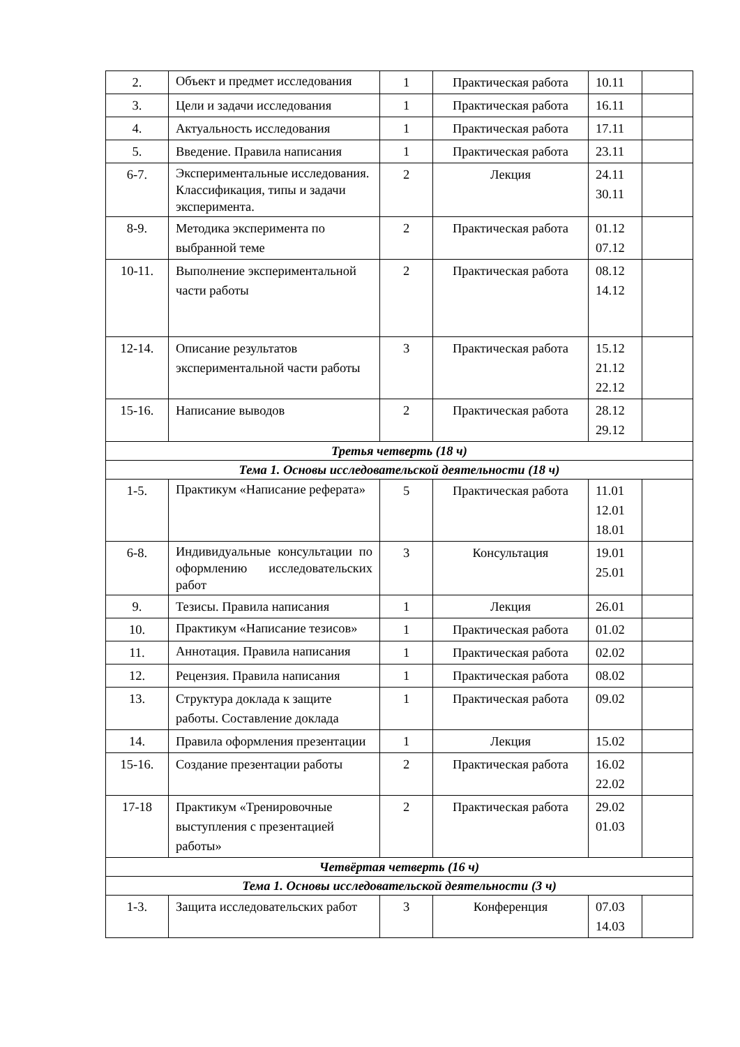| 2. | Объект и предмет исследования | 1 | Практическая работа | 10.11 | |
| 3. | Цели и задачи исследования | 1 | Практическая работа | 16.11 | |
| 4. | Актуальность исследования | 1 | Практическая работа | 17.11 | |
| 5. | Введение. Правила написания | 1 | Практическая работа | 23.11 | |
| 6-7. | Экспериментальные исследования. Классификация, типы и задачи эксперимента. | 2 | Лекция | 24.11 30.11 | |
| 8-9. | Методика эксперимента по выбранной теме | 2 | Практическая работа | 01.12 07.12 | |
| 10-11. | Выполнение экспериментальной части работы | 2 | Практическая работа | 08.12 14.12 | |
| 12-14. | Описание результатов экспериментальной части работы | 3 | Практическая работа | 15.12 21.12 22.12 | |
| 15-16. | Написание выводов | 2 | Практическая работа | 28.12 29.12 | |
| Третья четверть (18 ч) | | | | | |
| Тема 1. Основы исследовательской деятельности (18 ч) | | | | | |
| 1-5. | Практикум «Написание реферата» | 5 | Практическая работа | 11.01 12.01 18.01 | |
| 6-8. | Индивидуальные консультации по оформлению исследовательских работ | 3 | Консультация | 19.01 25.01 | |
| 9. | Тезисы. Правила написания | 1 | Лекция | 26.01 | |
| 10. | Практикум «Написание тезисов» | 1 | Практическая работа | 01.02 | |
| 11. | Аннотация. Правила написания | 1 | Практическая работа | 02.02 | |
| 12. | Рецензия. Правила написания | 1 | Практическая работа | 08.02 | |
| 13. | Структура доклада к защите работы. Составление доклада | 1 | Практическая работа | 09.02 | |
| 14. | Правила оформления презентации | 1 | Лекция | 15.02 | |
| 15-16. | Создание презентации работы | 2 | Практическая работа | 16.02 22.02 | |
| 17-18 | Практикум «Тренировочные выступления с презентацией работы» | 2 | Практическая работа | 29.02 01.03 | |
| Четвёртая четверть (16 ч) | | | | | |
| Тема 1. Основы исследовательской деятельности (3 ч) | | | | | |
| 1-3. | Защита исследовательских работ | 3 | Конференция | 07.03 14.03 | |